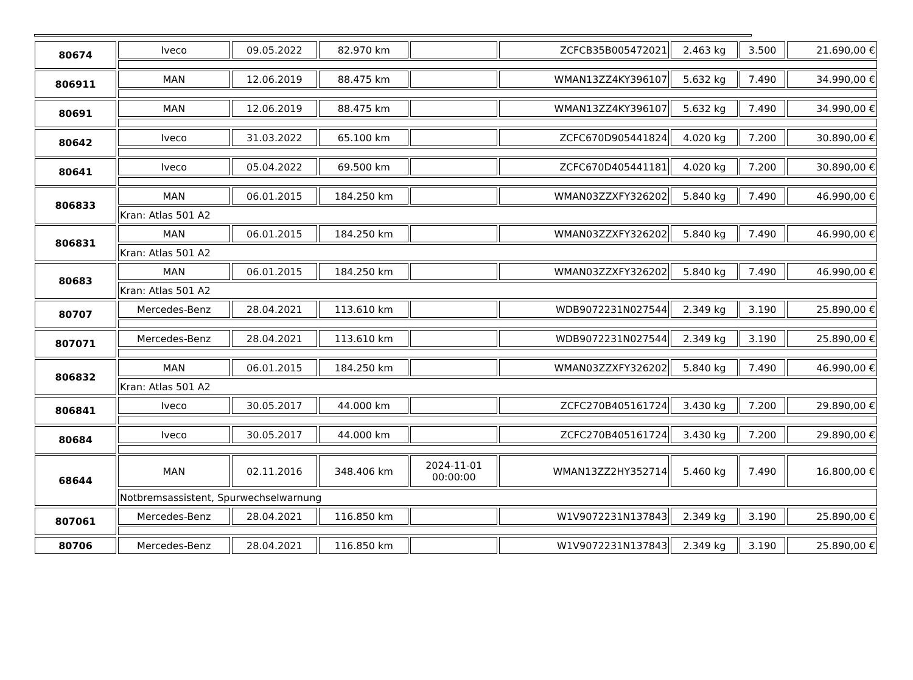| 80674 | Iveco | 09.05.2022 | 82.970 km | | ZCFCB35B005472021 | 2.463 kg | 3.500 | 21.690,00 € |
| 806911 | MAN | 12.06.2019 | 88.475 km | | WMAN13ZZ4KY396107 | 5.632 kg | 7.490 | 34.990,00 € |
| 80691 | MAN | 12.06.2019 | 88.475 km | | WMAN13ZZ4KY396107 | 5.632 kg | 7.490 | 34.990,00 € |
| 80642 | Iveco | 31.03.2022 | 65.100 km | | ZCFC670D905441824 | 4.020 kg | 7.200 | 30.890,00 € |
| 80641 | Iveco | 05.04.2022 | 69.500 km | | ZCFC670D405441181 | 4.020 kg | 7.200 | 30.890,00 € |
| 806833 | MAN | 06.01.2015 | 184.250 km | | WMAN03ZZXFY326202 | 5.840 kg | 7.490 | 46.990,00 € |
| | Kran: Atlas 501 A2 | | | | | | | |
| 806831 | MAN | 06.01.2015 | 184.250 km | | WMAN03ZZXFY326202 | 5.840 kg | 7.490 | 46.990,00 € |
| | Kran: Atlas 501 A2 | | | | | | | |
| 80683 | MAN | 06.01.2015 | 184.250 km | | WMAN03ZZXFY326202 | 5.840 kg | 7.490 | 46.990,00 € |
| | Kran: Atlas 501 A2 | | | | | | | |
| 80707 | Mercedes-Benz | 28.04.2021 | 113.610 km | | WDB9072231N027544 | 2.349 kg | 3.190 | 25.890,00 € |
| 807071 | Mercedes-Benz | 28.04.2021 | 113.610 km | | WDB9072231N027544 | 2.349 kg | 3.190 | 25.890,00 € |
| 806832 | MAN | 06.01.2015 | 184.250 km | | WMAN03ZZXFY326202 | 5.840 kg | 7.490 | 46.990,00 € |
| | Kran: Atlas 501 A2 | | | | | | | |
| 806841 | Iveco | 30.05.2017 | 44.000 km | | ZCFC270B405161724 | 3.430 kg | 7.200 | 29.890,00 € |
| 80684 | Iveco | 30.05.2017 | 44.000 km | | ZCFC270B405161724 | 3.430 kg | 7.200 | 29.890,00 € |
| 68644 | MAN | 02.11.2016 | 348.406 km | 2024-11-01 00:00:00 | WMAN13ZZ2HY352714 | 5.460 kg | 7.490 | 16.800,00 € |
| | Notbremsassistent, Spurwechselwarnung | | | | | | | |
| 807061 | Mercedes-Benz | 28.04.2021 | 116.850 km | | W1V9072231N137843 | 2.349 kg | 3.190 | 25.890,00 € |
| 80706 | Mercedes-Benz | 28.04.2021 | 116.850 km | | W1V9072231N137843 | 2.349 kg | 3.190 | 25.890,00 € |